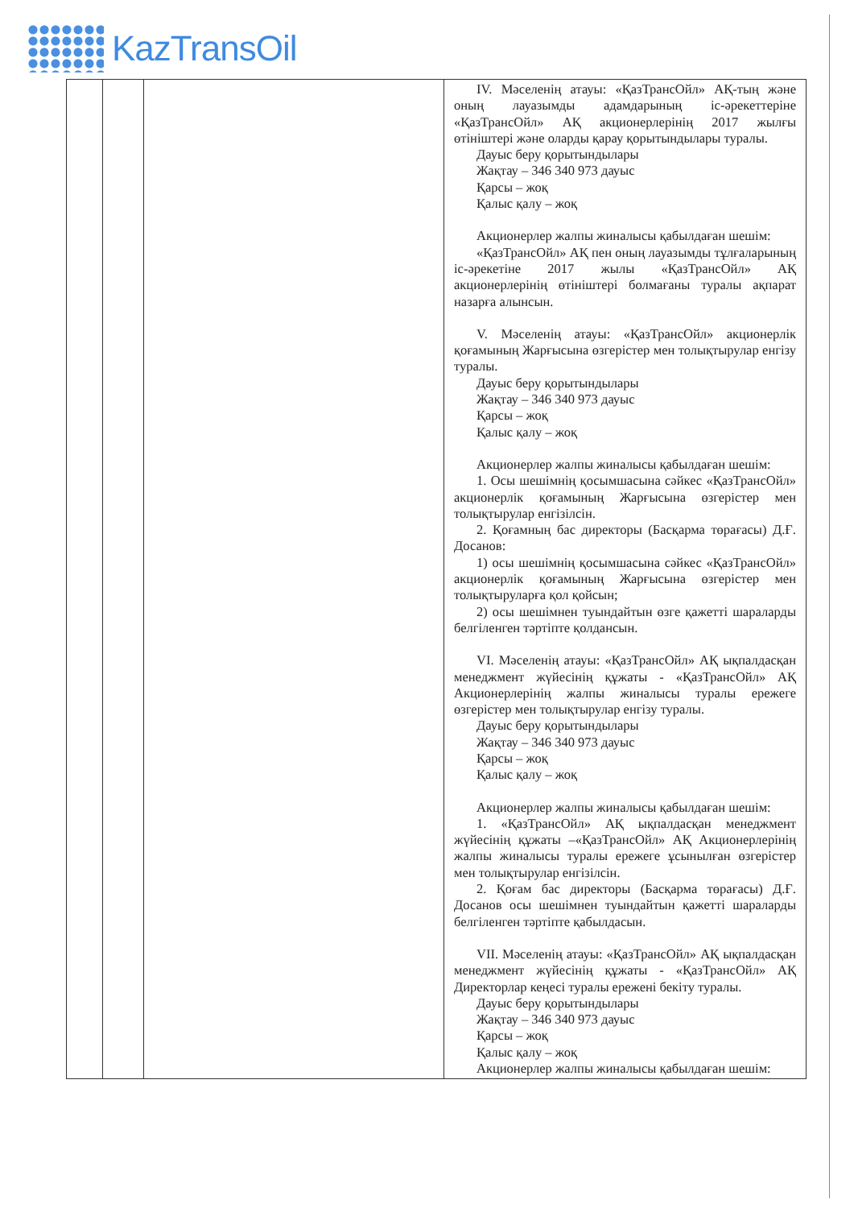KazTransOil
| | | | IV. Мәселенің атауы: «ҚазТрансОйл» АҚ-тың және оның лауазымды адамдарының іс-әрекеттеріне «ҚазТрансОйл» АҚ акционерлерінің 2017 жылғы өтініштері және оларды қарау қорытындылары туралы. Дауыс беру қорытындылары Жақтау – 346 340 973 дауыс Қарсы – жоқ Қалыс қалу – жоқ Акционерлер жалпы жиналысы қабылдаған шешім: «ҚазТрансОйл» АҚ пен оның лауазымды тұлғаларының іс-әрекетіне 2017 жылы «ҚазТрансОйл» АҚ акционерлерінің өтініштері болмағаны туралы ақпарат назарға алынсын. V. Мәселенің атауы: «ҚазТрансОйл» акционерлік қоғамының Жарғысына өзгерістер мен толықтырулар енгізу туралы. Дауыс беру қорытындылары Жақтау – 346 340 973 дауыс Қарсы – жоқ Қалыс қалу – жоқ Акционерлер жалпы жиналысы қабылдаған шешім: 1. Осы шешімнің қосымшасына сәйкес «ҚазТрансОйл» акционерлік қоғамының Жарғысына өзгерістер мен толықтырулар енгізілсін. 2. Қоғамның бас директоры (Басқарма төрағасы) Д.Ғ. Досанов: 1) осы шешімнің қосымшасына сәйкес «ҚазТрансОйл» акционерлік қоғамының Жарғысына өзгерістер мен толықтыруларға қол қойсын; 2) осы шешімнен туындайтын өзге қажетті шараларды белгіленген тәртіпте қолдансын. VI. Мәселенің атауы: «ҚазТрансОйл» АҚ ықпалдасқан менеджмент жүйесінің құжаты - «ҚазТрансОйл» АҚ Акционерлерінің жалпы жиналысы туралы ережеге өзгерістер мен толықтырулар енгізу туралы. Дауыс беру қорытындылары Жақтау – 346 340 973 дауыс Қарсы – жоқ Қалыс қалу – жоқ Акционерлер жалпы жиналысы қабылдаған шешім: 1. «ҚазТрансОйл» АҚ ықпалдасқан менеджмент жүйесінің құжаты –«ҚазТрансОйл» АҚ Акционерлерінің жалпы жиналысы туралы ережеге ұсынылған өзгерістер мен толықтырулар енгізілсін. 2. Қоғам бас директоры (Басқарма төрағасы) Д.Ғ. Досанов осы шешімнен туындайтын қажетті шараларды белгіленген тәртіпте қабылдасын. VII. Мәселенің атауы: «ҚазТрансОйл» АҚ ықпалдасқан менеджмент жүйесінің құжаты - «ҚазТрансОйл» АҚ Директорлар кеңесі туралы ережені бекіту туралы. Дауыс беру қорытындылары Жақтау – 346 340 973 дауыс Қарсы – жоқ Қалыс қалу – жоқ Акционерлер жалпы жиналысы қабылдаған шешім: |